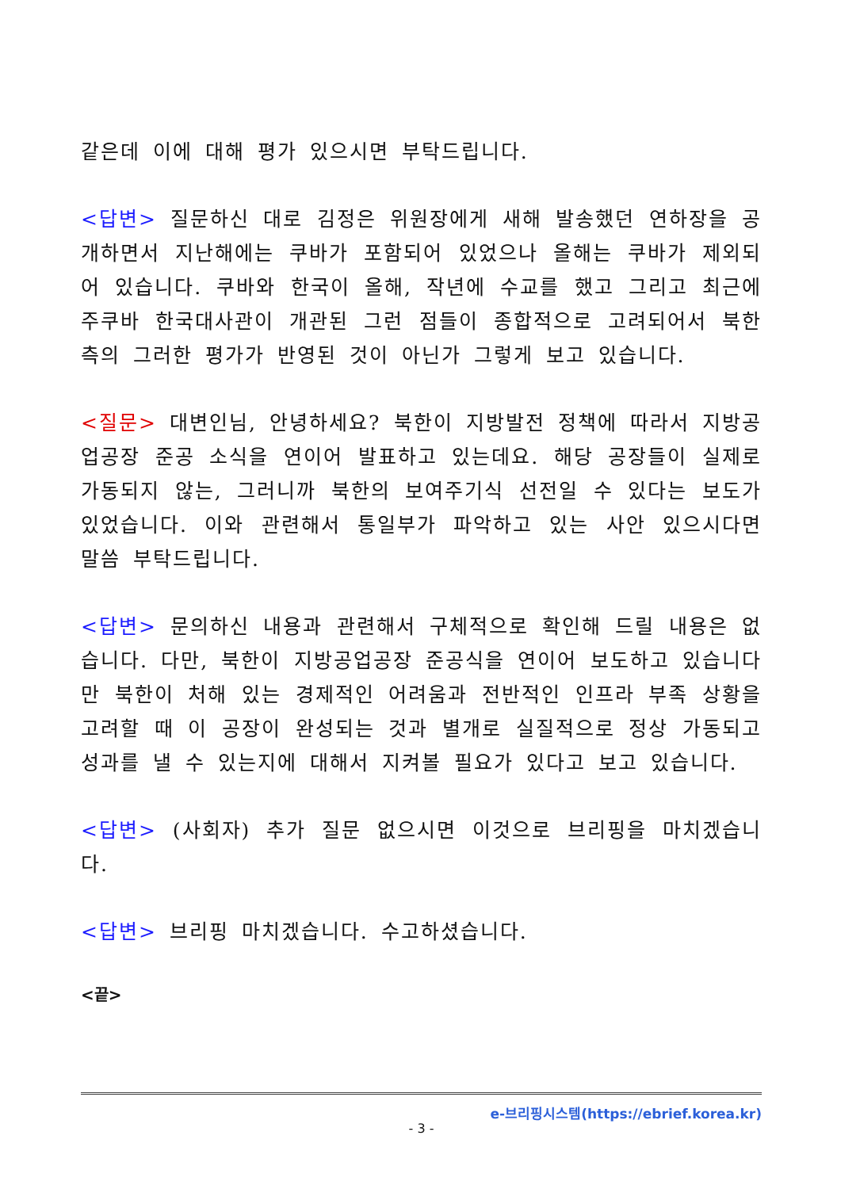같은데 이에 대해 평가 있으시면 부탁드립니다.
<답변> 질문하신 대로 김정은 위원장에게 새해 발송했던 연하장을 공개하면서 지난해에는 쿠바가 포함되어 있었으나 올해는 쿠바가 제외되어 있습니다. 쿠바와 한국이 올해, 작년에 수교를 했고 그리고 최근에 주쿠바 한국대사관이 개관된 그런 점들이 종합적으로 고려되어서 북한 측의 그러한 평가가 반영된 것이 아닌가 그렇게 보고 있습니다.
<질문> 대변인님, 안녕하세요? 북한이 지방발전 정책에 따라서 지방공업공장 준공 소식을 연이어 발표하고 있는데요. 해당 공장들이 실제로 가동되지 않는, 그러니까 북한의 보여주기식 선전일 수 있다는 보도가 있었습니다. 이와 관련해서 통일부가 파악하고 있는 사안 있으시다면 말씀 부탁드립니다.
<답변> 문의하신 내용과 관련해서 구체적으로 확인해 드릴 내용은 없습니다. 다만, 북한이 지방공업공장 준공식을 연이어 보도하고 있습니다만 북한이 처해 있는 경제적인 어려움과 전반적인 인프라 부족 상황을 고려할 때 이 공장이 완성되는 것과 별개로 실질적으로 정상 가동되고 성과를 낼 수 있는지에 대해서 지켜볼 필요가 있다고 보고 있습니다.
<답변> (사회자) 추가 질문 없으시면 이것으로 브리핑을 마치겠습니다.
<답변> 브리핑 마치겠습니다. 수고하셨습니다.
<끝>
e-브리핑시스템(https://ebrief.korea.kr)
- 3 -